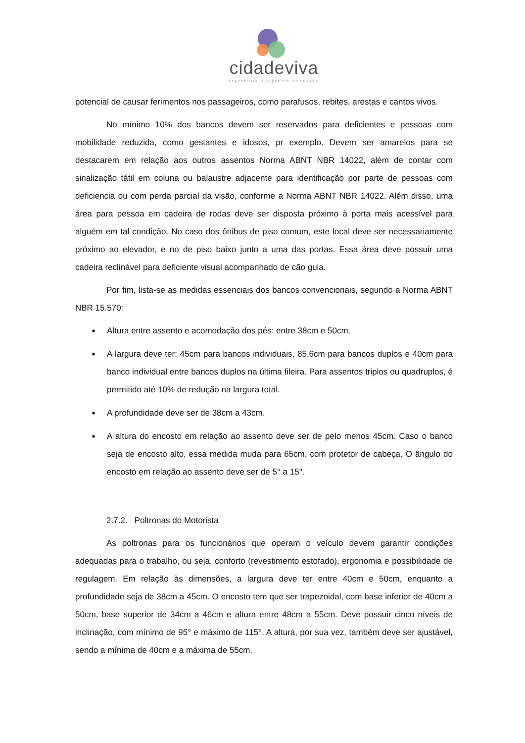cidadeviva
engenheiros e arquitetos associados
potencial de causar ferimentos nos passageiros, como parafusos, rebites, arestas e cantos vivos.
No mínimo 10% dos bancos devem ser reservados para deficientes e pessoas com mobilidade reduzida, como gestantes e idosos, pr exemplo. Devem ser amarelos para se destacarem em relação aos outros assentos Norma ABNT NBR 14022, além de contar com sinalização tátil em coluna ou balaustre adjacente para identificação por parte de pessoas com deficiencia ou com perda parcial da visão, conforme a Norma ABNT NBR 14022. Além disso, uma área para pessoa em cadeira de rodas deve ser disposta próximo à porta mais acessível para alguém em tal condição. No caso dos ônibus de piso comum, este local deve ser necessariamente próximo ao elevador, e no de piso baixo junto a uma das portas. Essa área deve possuir uma cadeira reclinável para deficiente visual acompanhado de cão guia.
Por fim, lista-se as medidas essenciais dos bancos convencionais, segundo a Norma ABNT NBR 15.570:
■ Altura entre assento e acomodação dos pés: entre 38cm e 50cm.
■ A largura deve ter: 45cm para bancos individuais, 85,6cm para bancos duplos e 40cm para banco individual entre bancos duplos na última fileira. Para assentos triplos ou quadruplos, é permitido até 10% de redução na largura total.
■ A profundidade deve ser de 38cm a 43cm.
■ A altura do encosto em relação ao assento deve ser de pelo menos 45cm. Caso o banco seja de encosto alto, essa medida muda para 65cm, com protetor de cabeça. O ângulo do encosto em relação ao assento deve ser de 5° a 15°.
2.7.2. Poltronas do Motorista
As poltronas para os funcionários que operam o veículo devem garantir condições adequadas para o trabalho, ou seja, conforto (revestimento estofado), ergonomia e possibilidade de regulagem. Em relação às dimensões, a largura deve ter entre 40cm e 50cm, enquanto a profundidade seja de 38cm a 45cm. O encosto tem que ser trapezoidal, com base inferior de 40cm a 50cm, base superior de 34cm a 46cm e altura entre 48cm a 55cm. Deve possuir cinco níveis de inclinação, com mínimo de 95° e máximo de 115°. A altura, por sua vez, também deve ser ajustável, sendo a mínima de 40cm e a máxima de 55cm.